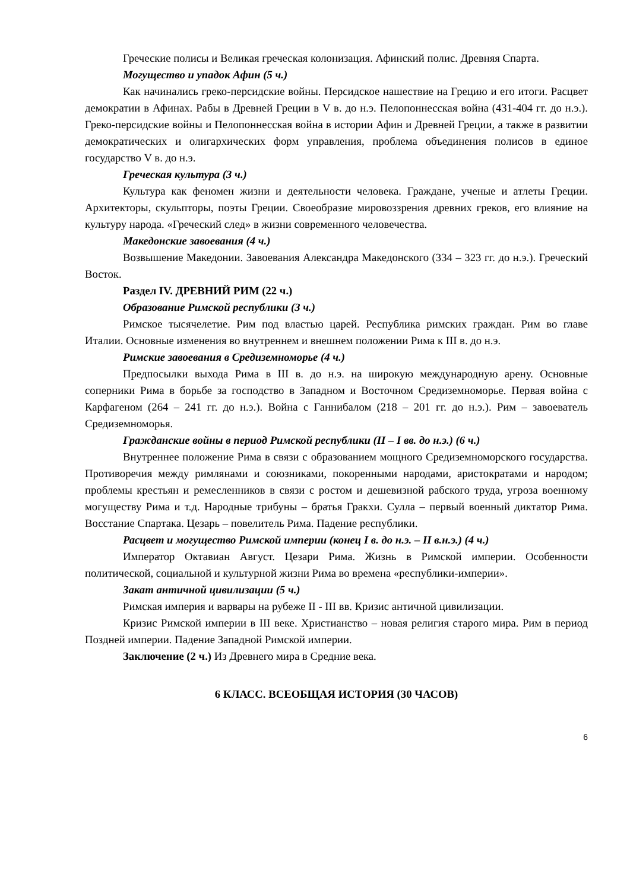Греческие полисы и Великая греческая колонизация. Афинский полис. Древняя Спарта.
Могущество и упадок Афин (5 ч.)
Как начинались греко-персидские войны. Персидское нашествие на Грецию и его итоги. Расцвет демократии в Афинах. Рабы в Древней Греции в V в. до н.э. Пелопоннесская война (431-404 гг. до н.э.). Греко-персидские войны и Пелопоннесская война в истории Афин и Древней Греции, а также в развитии демократических и олигархических форм управления, проблема объединения полисов в единое государство V в. до н.э.
Греческая культура (3 ч.)
Культура как феномен жизни и деятельности человека. Граждане, ученые и атлеты Греции. Архитекторы, скульпторы, поэты Греции. Своеобразие мировоззрения древних греков, его влияние на культуру народа. «Греческий след» в жизни современного человечества.
Македонские завоевания (4 ч.)
Возвышение Македонии. Завоевания Александра Македонского (334 – 323 гг. до н.э.). Греческий Восток.
Раздел IV. ДРЕВНИЙ РИМ (22 ч.)
Образование Римской республики (3 ч.)
Римское тысячелетие. Рим под властью царей. Республика римских граждан. Рим во главе Италии. Основные изменения во внутреннем и внешнем положении Рима к III в. до н.э.
Римские завоевания в Средиземноморье (4 ч.)
Предпосылки выхода Рима в III в. до н.э. на широкую международную арену. Основные соперники Рима в борьбе за господство в Западном и Восточном Средиземноморье. Первая война с Карфагеном (264 – 241 гг. до н.э.). Война с Ганнибалом (218 – 201 гг. до н.э.). Рим – завоеватель Средиземноморья.
Гражданские войны в период Римской республики (II – I вв. до н.э.) (6 ч.)
Внутреннее положение Рима в связи с образованием мощного Средиземноморского государства. Противоречия между римлянами и союзниками, покоренными народами, аристократами и народом; проблемы крестьян и ремесленников в связи с ростом и дешевизной рабского труда, угроза военному могуществу Рима и т.д. Народные трибуны – братья Гракхи. Сулла – первый военный диктатор Рима. Восстание Спартака. Цезарь – повелитель Рима. Падение республики.
Расцвет и могущество Римской империи (конец I в. до н.э. – II в.н.э.) (4 ч.)
Император Октавиан Август. Цезари Рима. Жизнь в Римской империи. Особенности политической, социальной и культурной жизни Рима во времена «республики-империи».
Закат античной цивилизации (5 ч.)
Римская империя и варвары на рубеже II - III вв. Кризис античной цивилизации.
Кризис Римской империи в III веке. Христианство – новая религия старого мира. Рим в период Поздней империи. Падение Западной Римской империи.
Заключение (2 ч.) Из Древнего мира в Средние века.
6 КЛАСС. ВСЕОБЩАЯ ИСТОРИЯ (30 ЧАСОВ)
6